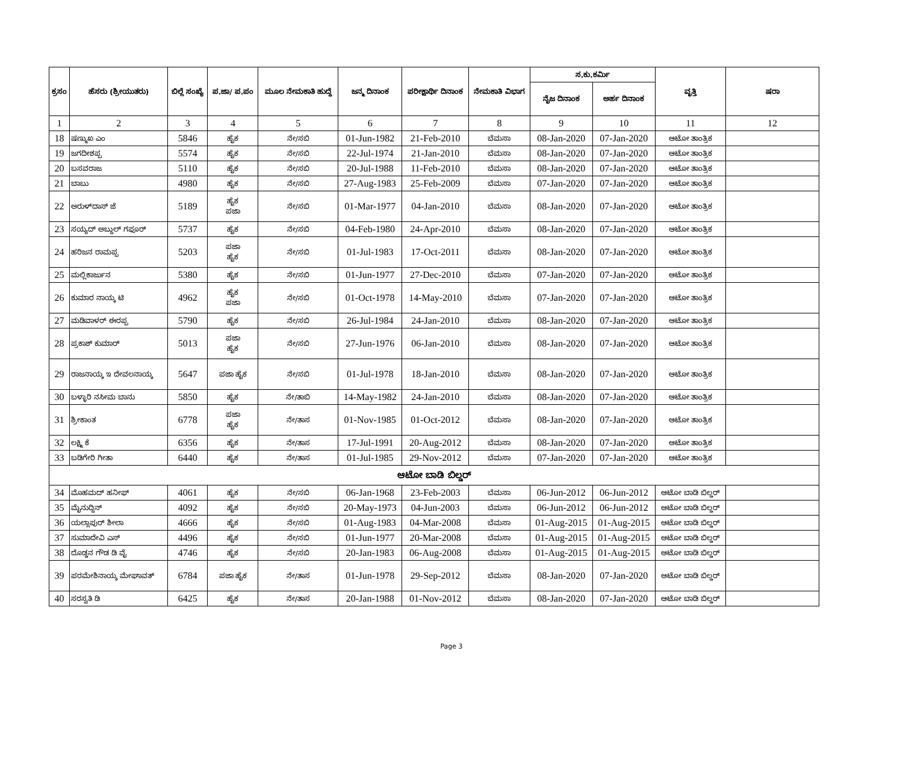| ಕ್ರಸಂ | ಹೆಸರು (ಶ್ರೀಯುತರು) | ಬಿಲ್ಲೆ ಸಂಖ್ಯೆ | ಪ.ಜಾ/ ಪ.ಪಂ | ಮೂಲ ನೇಮಕಾತಿ ಹುದ್ದೆ | ಜನ್ಮ ದಿನಾಂಕ | ಪರೀಕ್ಷಾರ್ಥಿ ದಿನಾಂಕ | ನೇಮಕಾತಿ ವಿಭಾಗ | ಸ.ಕು.ಕರ್ಮಿ | | ವೃತ್ತಿ | ಷರಾ |
| --- | --- | --- | --- | --- | --- | --- | --- | --- | --- | --- | --- |
| | | | | | | | | ನೈಜ ದಿನಾಂಕ | ಅರ್ಹ ದಿನಾಂಕ | | |
| 1 | 2 | 3 | 4 | 5 | 6 | 7 | 8 | 9 | 10 | 11 | 12 |
| 18 | ಷಣ್ಮುಖ ಎಂ | 5846 | ಹೈಕ | ನೇ/ಸಬಿ | 01-Jun-1982 | 21-Feb-2010 | ಬೆಮಸಾ | 08-Jan-2020 | 07-Jan-2020 | ಆಟೋ ತಾಂತ್ರಿಕ | |
| 19 | ಜಗದೀಶಪ್ಪ | 5574 | ಹೈಕ | ನೇ/ಸಬಿ | 22-Jul-1974 | 21-Jan-2010 | ಬೆಮಸಾ | 08-Jan-2020 | 07-Jan-2020 | ಆಟೋ ತಾಂತ್ರಿಕ | |
| 20 | ಬಸವರಾಜ | 5110 | ಹೈಕ | ನೇ/ಸಬಿ | 20-Jul-1988 | 11-Feb-2010 | ಬೆಮಸಾ | 08-Jan-2020 | 07-Jan-2020 | ಆಟೋ ತಾಂತ್ರಿಕ | |
| 21 | ಬಾಬು | 4980 | ಹೈಕ | ನೇ/ಸಬಿ | 27-Aug-1983 | 25-Feb-2009 | ಬೆಮಸಾ | 07-Jan-2020 | 07-Jan-2020 | ಆಟೋ ತಾಂತ್ರಿಕ | |
| 22 | ಅರುಳ್‌ದಾಸ್ ಜೆ | 5189 | ಹೈಕ ಪಜಾ | ನೇ/ಸಬಿ | 01-Mar-1977 | 04-Jan-2010 | ಬೆಮಸಾ | 08-Jan-2020 | 07-Jan-2020 | ಆಟೋ ತಾಂತ್ರಿಕ | |
| 23 | ಸಯ್ಯದ್ ಅಬ್ದುಲ್ ಗಫೂರ್ | 5737 | ಹೈಕ | ನೇ/ಸಬಿ | 04-Feb-1980 | 24-Apr-2010 | ಬೆಮಸಾ | 08-Jan-2020 | 07-Jan-2020 | ಆಟೋ ತಾಂತ್ರಿಕ | |
| 24 | ಹರಿಜನ ರಾಮಪ್ಪ | 5203 | ಪಜಾ ಹೈಕ | ನೇ/ಸಬಿ | 01-Jul-1983 | 17-Oct-2011 | ಬೆಮಸಾ | 08-Jan-2020 | 07-Jan-2020 | ಆಟೋ ತಾಂತ್ರಿಕ | |
| 25 | ಮಲ್ಲಿಕಾರ್ಜುನ | 5380 | ಹೈಕ | ನೇ/ಸಬಿ | 01-Jun-1977 | 27-Dec-2010 | ಬೆಮಸಾ | 07-Jan-2020 | 07-Jan-2020 | ಆಟೋ ತಾಂತ್ರಿಕ | |
| 26 | ಕುಮಾರ ನಾಯ್ಕ ಟಿ | 4962 | ಹೈಕ ಪಜಾ | ನೇ/ಸಬಿ | 01-Oct-1978 | 14-May-2010 | ಬೆಮಸಾ | 07-Jan-2020 | 07-Jan-2020 | ಆಟೋ ತಾಂತ್ರಿಕ | |
| 27 | ಮಡಿವಾಳರ್ ಈರಪ್ಪ | 5790 | ಹೈಕ | ನೇ/ಸಬಿ | 26-Jul-1984 | 24-Jan-2010 | ಬೆಮಸಾ | 08-Jan-2020 | 07-Jan-2020 | ಆಟೋ ತಾಂತ್ರಿಕ | |
| 28 | ಪ್ರಕಾಶ್ ಕುಮಾರ್ | 5013 | ಪಜಾ ಹೈಕ | ನೇ/ಸಬಿ | 27-Jun-1976 | 06-Jan-2010 | ಬೆಮಸಾ | 08-Jan-2020 | 07-Jan-2020 | ಆಟೋ ತಾಂತ್ರಿಕ | |
| 29 | ರಾಜನಾಯ್ಕ ಇ ದೇವಲನಾಯ್ಕ | 5647 | ಪಜಾ ಹೈಕ | ನೇ/ಸಬಿ | 01-Jul-1978 | 18-Jan-2010 | ಬೆಮಸಾ | 08-Jan-2020 | 07-Jan-2020 | ಆಟೋ ತಾಂತ್ರಿಕ | |
| 30 | ಬಳ್ಳಾರಿ ನಸೀಮ ಬಾನು | 5850 | ಹೈಕ | ನೇ/ತಾಬಿ | 14-May-1982 | 24-Jan-2010 | ಬೆಮಸಾ | 08-Jan-2020 | 07-Jan-2020 | ಆಟೋ ತಾಂತ್ರಿಕ | |
| 31 | ಶ್ರೀಕಾಂತ | 6778 | ಪಜಾ ಹೈಕ | ನೇ/ತಾಸ | 01-Nov-1985 | 01-Oct-2012 | ಬೆಮಸಾ | 08-Jan-2020 | 07-Jan-2020 | ಆಟೋ ತಾಂತ್ರಿಕ | |
| 32 | ಲಕ್ಷ್ಮಿ ಕೆ | 6356 | ಹೈಕ | ನೇ/ತಾಸ | 17-Jul-1991 | 20-Aug-2012 | ಬೆಮಸಾ | 08-Jan-2020 | 07-Jan-2020 | ಆಟೋ ತಾಂತ್ರಿಕ | |
| 33 | ಬಡಿಗೇರಿ ಗೀತಾ | 6440 | ಹೈಕ | ನೇ/ತಾಸ | 01-Jul-1985 | 29-Nov-2012 | ಬೆಮಸಾ | 07-Jan-2020 | 07-Jan-2020 | ಆಟೋ ತಾಂತ್ರಿಕ | |
| ಆಟೋ ಬಾಡಿ ಬಿಲ್ಡರ್ | | | | | | | | | | | |
| 34 | ಮೊಹಮದ್ ಹನೀಫ್ | 4061 | ಹೈಕ | ನೇ/ಸಬಿ | 06-Jan-1968 | 23-Feb-2003 | ಬೆಮಸಾ | 06-Jun-2012 | 06-Jun-2012 | ಆಟೋ ಬಾಡಿ ಬಿಲ್ಡರ್ | |
| 35 | ಮೈನುದ್ದಿನ್ | 4092 | ಹೈಕ | ನೇ/ಸಬಿ | 20-May-1973 | 04-Jun-2003 | ಬೆಮಸಾ | 06-Jun-2012 | 06-Jun-2012 | ಆಟೋ ಬಾಡಿ ಬಿಲ್ಡರ್ | |
| 36 | ಯಲ್ಲಾಪುರ್ ಶೀಲಾ | 4666 | ಹೈಕ | ನೇ/ಸಬಿ | 01-Aug-1983 | 04-Mar-2008 | ಬೆಮಸಾ | 01-Aug-2015 | 01-Aug-2015 | ಆಟೋ ಬಾಡಿ ಬಿಲ್ಡರ್ | |
| 37 | ಸುಮಾದೇವಿ ಎಸ್ | 4496 | ಹೈಕ | ನೇ/ಸಬಿ | 01-Jun-1977 | 20-Mar-2008 | ಬೆಮಸಾ | 01-Aug-2015 | 01-Aug-2015 | ಆಟೋ ಬಾಡಿ ಬಿಲ್ಡರ್ | |
| 38 | ದೊಡ್ಡನ ಗೌಡ ಡಿ ವೈ | 4746 | ಹೈಕ | ನೇ/ಸಬಿ | 20-Jan-1983 | 06-Aug-2008 | ಬೆಮಸಾ | 01-Aug-2015 | 01-Aug-2015 | ಆಟೋ ಬಾಡಿ ಬಿಲ್ಡರ್ | |
| 39 | ಪರಮೇಶಿನಾಯ್ಕ ಮೇಘಾವತ್ | 6784 | ಪಜಾ ಹೈಕ | ನೇ/ತಾಸ | 01-Jun-1978 | 29-Sep-2012 | ಬೆಮಸಾ | 08-Jan-2020 | 07-Jan-2020 | ಆಟೋ ಬಾಡಿ ಬಿಲ್ಡರ್ | |
| 40 | ಸರಸ್ವತಿ ಡಿ | 6425 | ಹೈಕ | ನೇ/ತಾಸ | 20-Jan-1988 | 01-Nov-2012 | ಬೆಮಸಾ | 08-Jan-2020 | 07-Jan-2020 | ಆಟೋ ಬಾಡಿ ಬಿಲ್ಡರ್ | |
Page 3